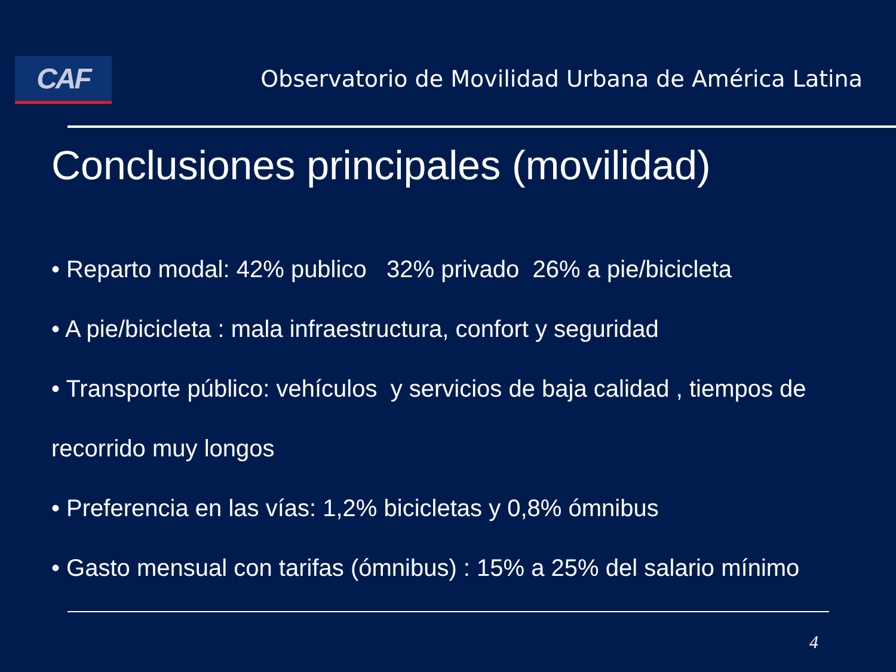CAF
Observatorio de Movilidad Urbana de América Latina
Conclusiones principales (movilidad)
• Reparto modal: 42% publico 32% privado 26% a pie/bicicleta
• A pie/bicicleta : mala infraestructura, confort y seguridad
• Transporte público: vehículos y servicios de baja calidad , tiempos de recorrido muy longos
• Preferencia en las vías: 1,2% bicicletas y 0,8% ómnibus
• Gasto mensual con tarifas (ómnibus) : 15% a 25% del salario mínimo
4